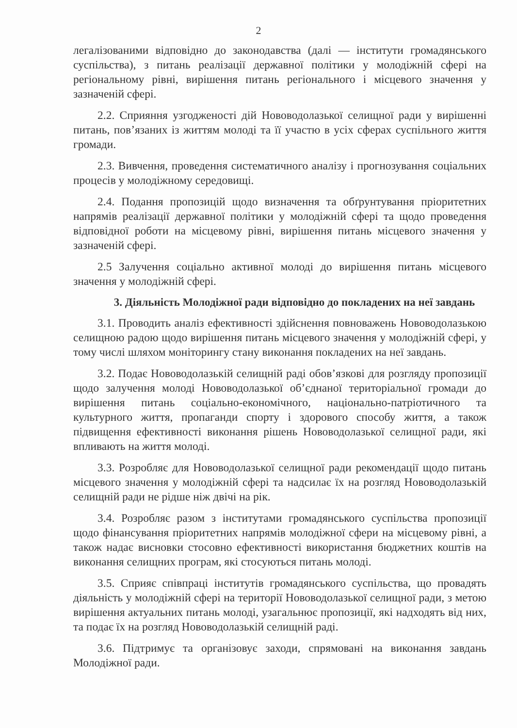2
легалізованими відповідно до законодавства (далі — інститути громадянського суспільства), з питань реалізації державної політики у молодіжній сфері на регіональному рівні, вирішення питань регіонального і місцевого значення у зазначеній сфері.
2.2. Сприяння узгодженості дій Нововодолазької селищної ради у вирішенні питань, пов’язаних із життям молоді та її участю в усіх сферах суспільного життя громади.
2.3. Вивчення, проведення систематичного аналізу і прогнозування соціальних процесів у молодіжному середовищі.
2.4. Подання пропозицій щодо визначення та обґрунтування пріоритетних напрямів реалізації державної політики у молодіжній сфері та щодо проведення відповідної роботи на місцевому рівні, вирішення питань місцевого значення у зазначеній сфері.
2.5 Залучення соціально активної молоді до вирішення питань місцевого значення у молодіжній сфері.
3. Діяльність Молодіжної ради відповідно до покладених на неї завдань
3.1. Проводить аналіз ефективності здійснення повноважень Нововодолазькою селищною радою щодо вирішення питань місцевого значення у молодіжній сфері, у тому числі шляхом моніторингу стану виконання покладених на неї завдань.
3.2. Подає Нововодолазькій селищній раді обов’язкові для розгляду пропозиції щодо залучення молоді Нововодолазької об’єднаної територіальної громади до вирішення питань соціально-економічного, національно-патріотичного та культурного життя, пропаганди спорту і здорового способу життя, а також підвищення ефективності виконання рішень Нововодолазької селищної ради, які впливають на життя молоді.
3.3. Розробляє для Нововодолазької селищної ради рекомендації щодо питань місцевого значення у молодіжній сфері та надсилає їх на розгляд Нововодолазькій селищній ради не рідше ніж двічі на рік.
3.4. Розробляє разом з інститутами громадянського суспільства пропозиції щодо фінансування пріоритетних напрямів молодіжної сфери на місцевому рівні, а також надає висновки стосовно ефективності використання бюджетних коштів на виконання селищних програм, які стосуються питань молоді.
3.5. Сприяє співпраці інститутів громадянського суспільства, що провадять діяльність у молодіжній сфері на території Нововодолазької селищної ради, з метою вирішення актуальних питань молоді, узагальнює пропозиції, які надходять від них, та подає їх на розгляд Нововодолазькій селищній раді.
3.6. Підтримує та організовує заходи, спрямовані на виконання завдань Молодіжної ради.